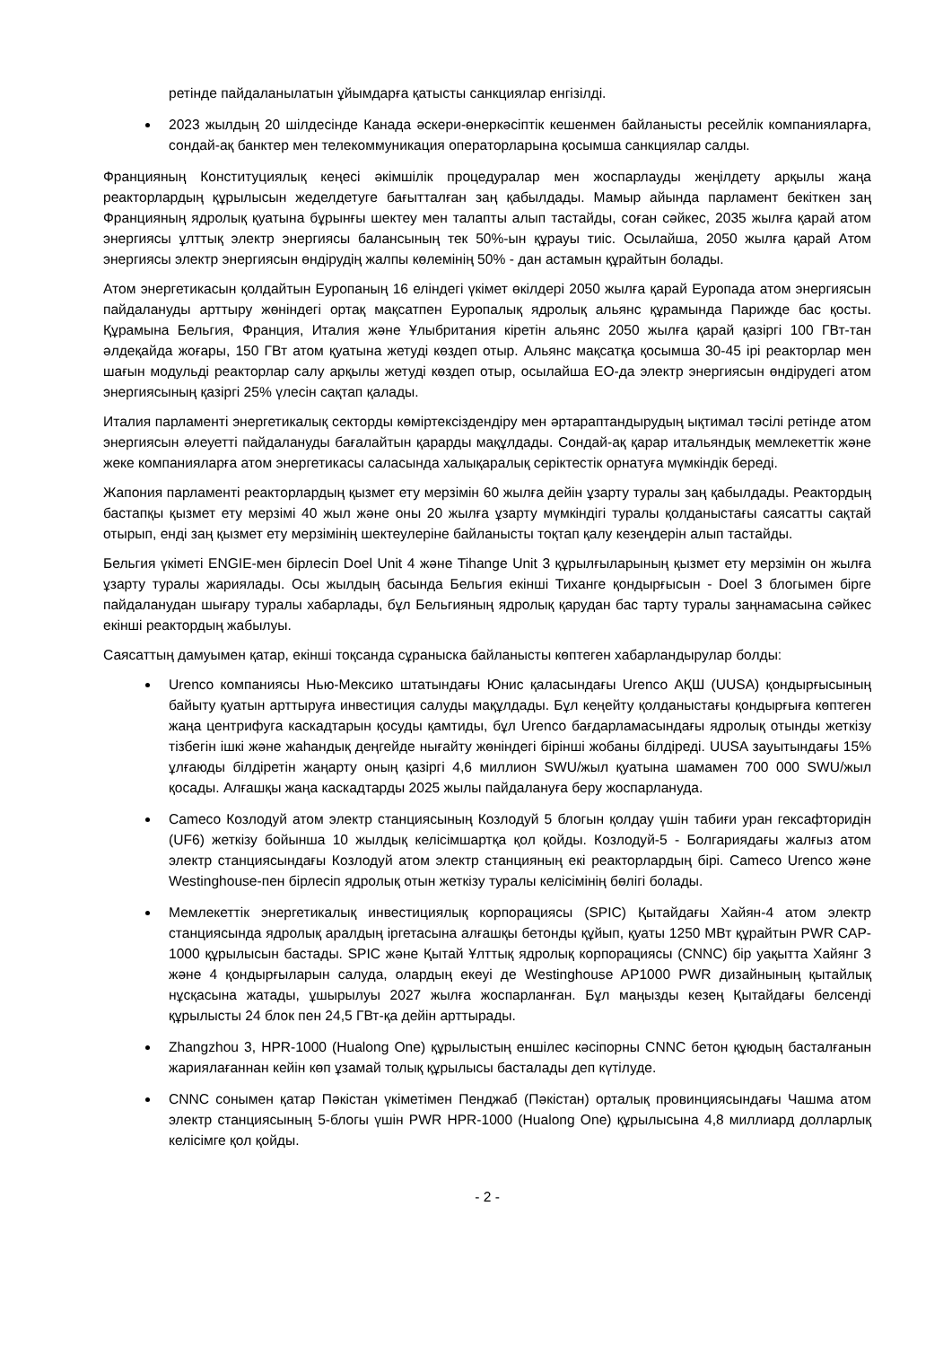ретінде пайдаланылатын ұйымдарға қатысты санкциялар енгізілді.
2023 жылдың 20 шілдесінде Канада әскери-өнеркәсіптік кешенмен байланысты ресейлік компанияларға, сондай-ақ банктер мен телекоммуникация операторларына қосымша санкциялар салды.
Францияның Конституциялық кеңесі әкімшілік процедуралар мен жоспарлауды жеңілдету арқылы жаңа реакторлардың құрылысын жеделдетуге бағытталған заң қабылдады. Мамыр айында парламент бекіткен заң Францияның ядролық қуатына бұрынғы шектеу мен талапты алып тастайды, соған сәйкес, 2035 жылға қарай атом энергиясы ұлттық электр энергиясы балансының тек 50%-ын құрауы тиіс. Осылайша, 2050 жылға қарай Атом энергиясы электр энергиясын өндірудің жалпы көлемінің 50% - дан астамын құрайтын болады.
Атом энергетикасын қолдайтын Еуропаның 16 еліндегі үкімет өкілдері 2050 жылға қарай Еуропада атом энергиясын пайдалануды арттыру жөніндегі ортақ мақсатпен Еуропалық ядролық альянс құрамында Парижде бас қосты. Құрамына Бельгия, Франция, Италия және Ұлыбритания кіретін альянс 2050 жылға қарай қазіргі 100 ГВт-тан әлдеқайда жоғары, 150 ГВт атом қуатына жетуді көздеп отыр. Альянс мақсатқа қосымша 30-45 ірі реакторлар мен шағын модульді реакторлар салу арқылы жетуді көздеп отыр, осылайша ЕО-да электр энергиясын өндірудегі атом энергиясының қазіргі 25% үлесін сақтап қалады.
Италия парламенті энергетикалық секторды көміртексіздендіру мен әртараптандырудың ықтимал тәсілі ретінде атом энергиясын әлеуетті пайдалануды бағалайтын қарарды мақұлдады. Сондай-ақ қарар итальяндық мемлекеттік және жеке компанияларға атом энергетикасы саласында халықаралық серіктестік орнатуға мүмкіндік береді.
Жапония парламенті реакторлардың қызмет ету мерзімін 60 жылға дейін ұзарту туралы заң қабылдады. Реактордың бастапқы қызмет ету мерзімі 40 жыл және оны 20 жылға ұзарту мүмкіндігі туралы қолданыстағы саясатты сақтай отырып, енді заң қызмет ету мерзімінің шектеулеріне байланысты тоқтап қалу кезеңдерін алып тастайды.
Бельгия үкіметі ENGIE-мен бірлесіп Doel Unit 4 және Tihange Unit 3 құрылғыларының қызмет ету мерзімін он жылға ұзарту туралы жариялады. Осы жылдың басында Бельгия екінші Тиханге қондырғысын - Doel 3 блогымен бірге пайдаланудан шығару туралы хабарлады, бұл Бельгияның ядролық қарудан бас тарту туралы заңнамасына сәйкес екінші реактордың жабылуы.
Саясаттың дамуымен қатар, екінші тоқсанда сұраныска байланысты көптеген хабарландырулар болды:
Urenco компаниясы Нью-Мексико штатындағы Юнис қаласындағы Urenco АҚШ (UUSA) қондырғысының байыту қуатын арттыруға инвестиция салуды мақұлдады. Бұл кеңейту қолданыстағы қондырғыға көптеген жаңа центрифуга каскадтарын қосуды қамтиды, бұл Urenco бағдарламасындағы ядролық отынды жеткізу тізбегін ішкі және жаһандық деңгейде нығайту жөніндегі бірінші жобаны білдіреді. UUSA зауытындағы 15% ұлғаюды білдіретін жаңарту оның қазіргі 4,6 миллион SWU/жыл қуатына шамамен 700 000 SWU/жыл қосады. Алғашқы жаңа каскадтарды 2025 жылы пайдалануға беру жоспарлануда.
Cameco Козлодуй атом электр станциясының Козлодуй 5 блогын қолдау үшін табиғи уран гексафторидін (UF6) жеткізу бойынша 10 жылдық келісімшартқа қол қойды. Козлодуй-5 - Болгариядағы жалғыз атом электр станциясындағы Козлодуй атом электр станцияның екі реакторлардың бірі. Cameco Urenco және Westinghouse-пен бірлесіп ядролық отын жеткізу туралы келісімінің бөлігі болады.
Мемлекеттік энергетикалық инвестициялық корпорациясы (SPIC) Қытайдағы Хайян-4 атом электр станциясында ядролық аралдың іргетасына алғашқы бетонды құйып, қуаты 1250 МВт құрайтын PWR CAP-1000 құрылысын бастады. SPIC және Қытай Ұлттық ядролық корпорациясы (CNNC) бір уақытта Хайянг 3 және 4 қондырғыларын салуда, олардың екеуі де Westinghouse AP1000 PWR дизайнының қытайлық нұсқасына жатады, ұшырылуы 2027 жылға жоспарланған. Бұл маңызды кезең Қытайдағы белсенді құрылысты 24 блок пен 24,5 ГВт-қа дейін арттырады.
Zhangzhou 3, HPR-1000 (Hualong One) құрылыстың еншілес кәсіпорны CNNC бетон құюдың басталғанын жариялағаннан кейін көп ұзамай толық құрылысы басталады деп күтілуде.
CNNC сонымен қатар Пәкістан үкіметімен Пенджаб (Пәкістан) орталық провинциясындағы Чашма атом электр станциясының 5-блогы үшін PWR HPR-1000 (Hualong One) құрылысына 4,8 миллиард долларлық келісімге қол қойды.
- 2 -